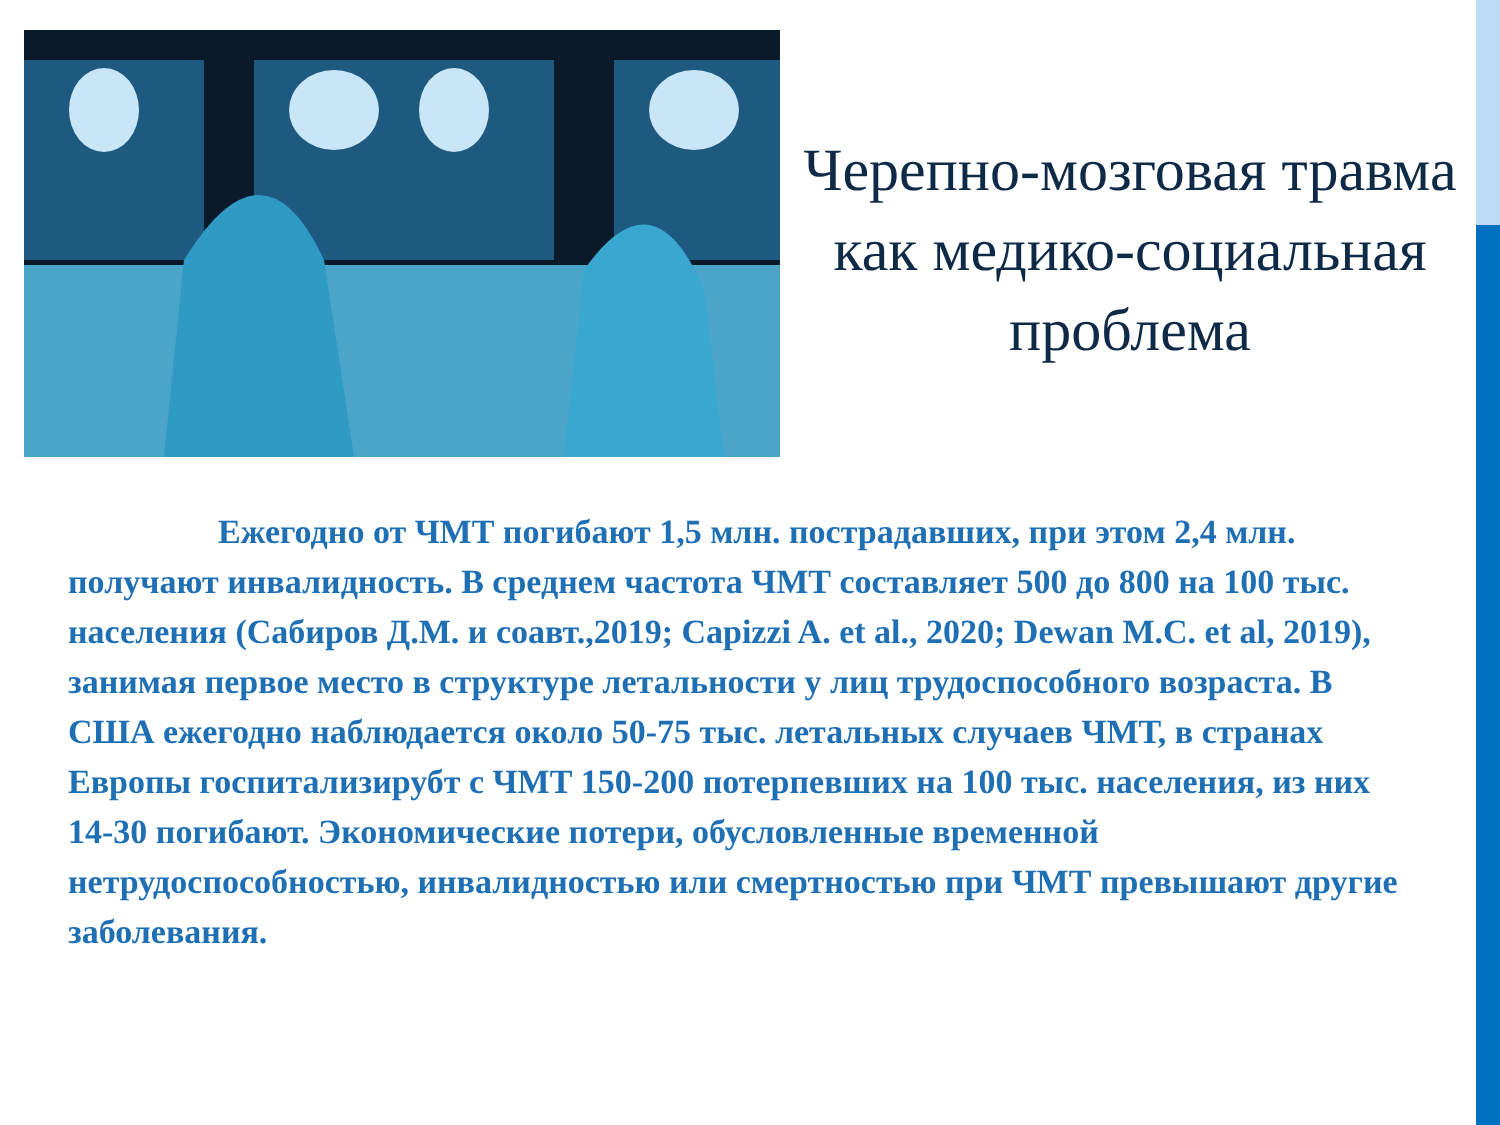Черепно-мозговая травма как медико-социальная проблема
Ежегодно от ЧМТ погибают 1,5 млн. пострадавших, при этом 2,4 млн. получают инвалидность. В среднем частота ЧМТ составляет 500 до 800 на 100 тыс. населения (Сабиров Д.М. и соавт.,2019; Capizzi A. et al., 2020; Dewan M.C. et al, 2019), занимая первое место в структуре летальности у лиц трудоспособного возраста. В США ежегодно наблюдается около 50-75 тыс. летальных случаев ЧМТ, в странах Европы госпитализирубт с ЧМТ 150-200 потерпевших на 100 тыс. населения, из них 14-30 погибают. Экономические потери, обусловленные временной нетрудоспособностью, инвалидностью или смертностью при ЧМТ превышают другие заболевания.